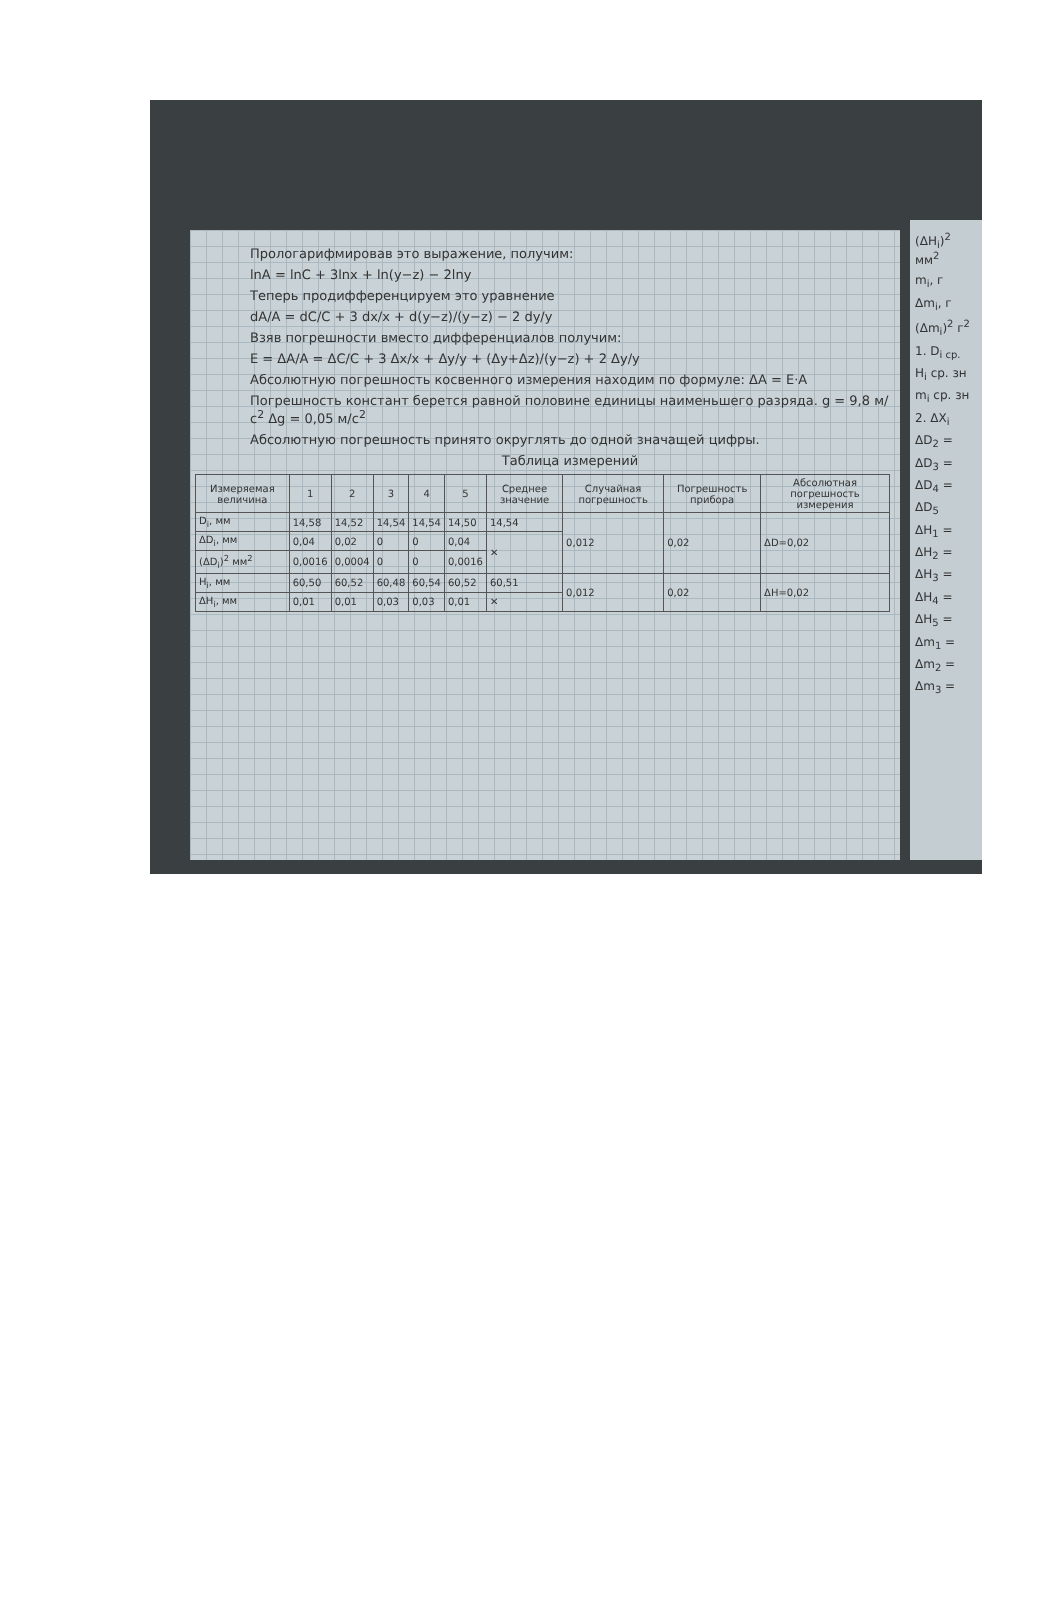Прологарифмировав это выражение, получим:
lnA = lnC + 3lnx + ln(y−z) − 2lny
Теперь продифференцируем это уравнение
dA/A = dC/C + 3 dx/x + d(y−z)/(y−z) − 2 dy/y
Взяв погрешности вместо дифференциалов получим:
E = ΔA/A = ΔC/C + 3 Δx/x + Δy/y + (Δy+Δz)/(y−z) + 2 Δy/y
Абсолютную погрешность косвенного измерения находим по формуле: ΔA = E·A
Погрешность констант берется равной половине единицы наименьшего разряда. g = 9,8 м/с<sup>2</sup> Δg = 0,05 м/с<sup>2</sup>
Абсолютную погрешность принято округлять до одной значащей цифры.
Таблица измерений
| Измеряемая величина | 1 | 2 | 3 | 4 | 5 | Среднее значение | Случайная погрешность | Погрешность прибора | Абсолютная погрешность измерения |
| --- | --- | --- | --- | --- | --- | --- | --- | --- | --- |
| D<sub>i</sub>, мм | 14,58 | 14,52 | 14,54 | 14,54 | 14,50 | 14,54 | 0,012 | 0,02 | ΔD=0,02 |
| ΔD<sub>i</sub>, мм | 0,04 | 0,02 | 0 | 0 | 0,04 | ✕ | | | |
| (ΔD<sub>i</sub>)<sup>2</sup> мм<sup>2</sup> | 0,0016 | 0,0004 | 0 | 0 | 0,0016 | | | | |
| H<sub>i</sub>, мм | 60,50 | 60,52 | 60,48 | 60,54 | 60,52 | 60,51 | 0,012 | 0,02 | ΔH=0,02 |
| ΔH<sub>i</sub>, мм | 0,01 | 0,01 | 0,03 | 0,03 | 0,01 | ✕ | | | |
(ΔH<sub>i</sub>)<sup>2</sup> мм<sup>2</sup>
m<sub>i</sub>, г
Δm<sub>i</sub>, г
(Δm<sub>i</sub>)<sup>2</sup> г<sup>2</sup>
1. D<sub>i ср.</sub>
H<sub>i</sub> ср. зн
m<sub>i</sub> ср. зн
2. ΔX<sub>i</sub>
ΔD<sub>2</sub> =
ΔD<sub>3</sub> =
ΔD<sub>4</sub> =
ΔD<sub>5</sub>
ΔH<sub>1</sub> =
ΔH<sub>2</sub> =
ΔH<sub>3</sub> =
ΔH<sub>4</sub> =
ΔH<sub>5</sub> =
Δm<sub>1</sub> =
Δm<sub>2</sub> =
Δm<sub>3</sub> =